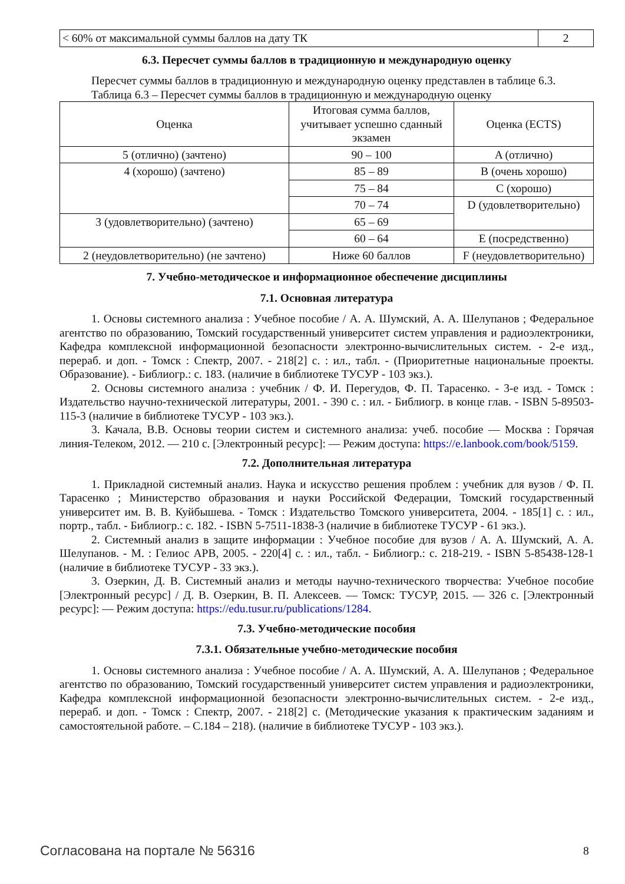| < 60% от максимальной суммы баллов на дату ТК | 2 |
6.3. Пересчет суммы баллов в традиционную и международную оценку
Пересчет суммы баллов в традиционную и международную оценку представлен в таблице 6.3.
Таблица 6.3 – Пересчет суммы баллов в традиционную и международную оценку
| Оценка | Итоговая сумма баллов, учитывает успешно сданный экзамен | Оценка (ECTS) |
| --- | --- | --- |
| 5 (отлично) (зачтено) | 90 – 100 | A (отлично) |
| 4 (хорошо) (зачтено) | 85 – 89 | B (очень хорошо) |
| | 75 – 84 | C (хорошо) |
| | 70 – 74 | D (удовлетворительно) |
| 3 (удовлетворительно) (зачтено) | 65 – 69 | |
| | 60 – 64 | E (посредственно) |
| 2 (неудовлетворительно) (не зачтено) | Ниже 60 баллов | F (неудовлетворительно) |
7. Учебно-методическое и информационное обеспечение дисциплины
7.1. Основная литература
1. Основы системного анализа : Учебное пособие / А. А. Шумский, А. А. Шелупанов ; Федеральное агентство по образованию, Томский государственный университет систем управления и радиоэлектроники, Кафедра комплексной информационной безопасности электронно-вычислительных систем. - 2-е изд., перераб. и доп. - Томск : Спектр, 2007. - 218[2] с. : ил., табл. - (Приоритетные национальные проекты. Образование). - Библиогр.: с. 183. (наличие в библиотеке ТУСУР - 103 экз.).
2. Основы системного анализа : учебник / Ф. И. Перегудов, Ф. П. Тарасенко. - 3-е изд. - Томск : Издательство научно-технической литературы, 2001. - 390 с. : ил. - Библиогр. в конце глав. - ISBN 5-89503-115-3 (наличие в библиотеке ТУСУР - 103 экз.).
3. Качала, В.В. Основы теории систем и системного анализа: учеб. пособие — Москва : Горячая линия-Телеком, 2012. — 210 с. [Электронный ресурс]: — Режим доступа: https://e.lanbook.com/book/5159.
7.2. Дополнительная литература
1. Прикладной системный анализ. Наука и искусство решения проблем : учебник для вузов / Ф. П. Тарасенко ; Министерство образования и науки Российской Федерации, Томский государственный университет им. В. В. Куйбышева. - Томск : Издательство Томского университета, 2004. - 185[1] с. : ил., портр., табл. - Библиогр.: с. 182. - ISBN 5-7511-1838-3 (наличие в библиотеке ТУСУР - 61 экз.).
2. Системный анализ в защите информации : Учебное пособие для вузов / А. А. Шумский, А. А. Шелупанов. - М. : Гелиос АРВ, 2005. - 220[4] с. : ил., табл. - Библиогр.: с. 218-219. - ISBN 5-85438-128-1 (наличие в библиотеке ТУСУР - 33 экз.).
3. Озеркин, Д. В. Системный анализ и методы научно-технического творчества: Учебное пособие [Электронный ресурс] / Д. В. Озеркин, В. П. Алексеев. — Томск: ТУСУР, 2015. — 326 с. [Электронный ресурс]: — Режим доступа: https://edu.tusur.ru/publications/1284.
7.3. Учебно-методические пособия
7.3.1. Обязательные учебно-методические пособия
1. Основы системного анализа : Учебное пособие / А. А. Шумский, А. А. Шелупанов ; Федеральное агентство по образованию, Томский государственный университет систем управления и радиоэлектроники, Кафедра комплексной информационной безопасности электронно-вычислительных систем. - 2-е изд., перераб. и доп. - Томск : Спектр, 2007. - 218[2] с. (Методические указания к практическим заданиям и самостоятельной работе. – С.184 – 218). (наличие в библиотеке ТУСУР - 103 экз.).
Согласована на портале № 56316 8